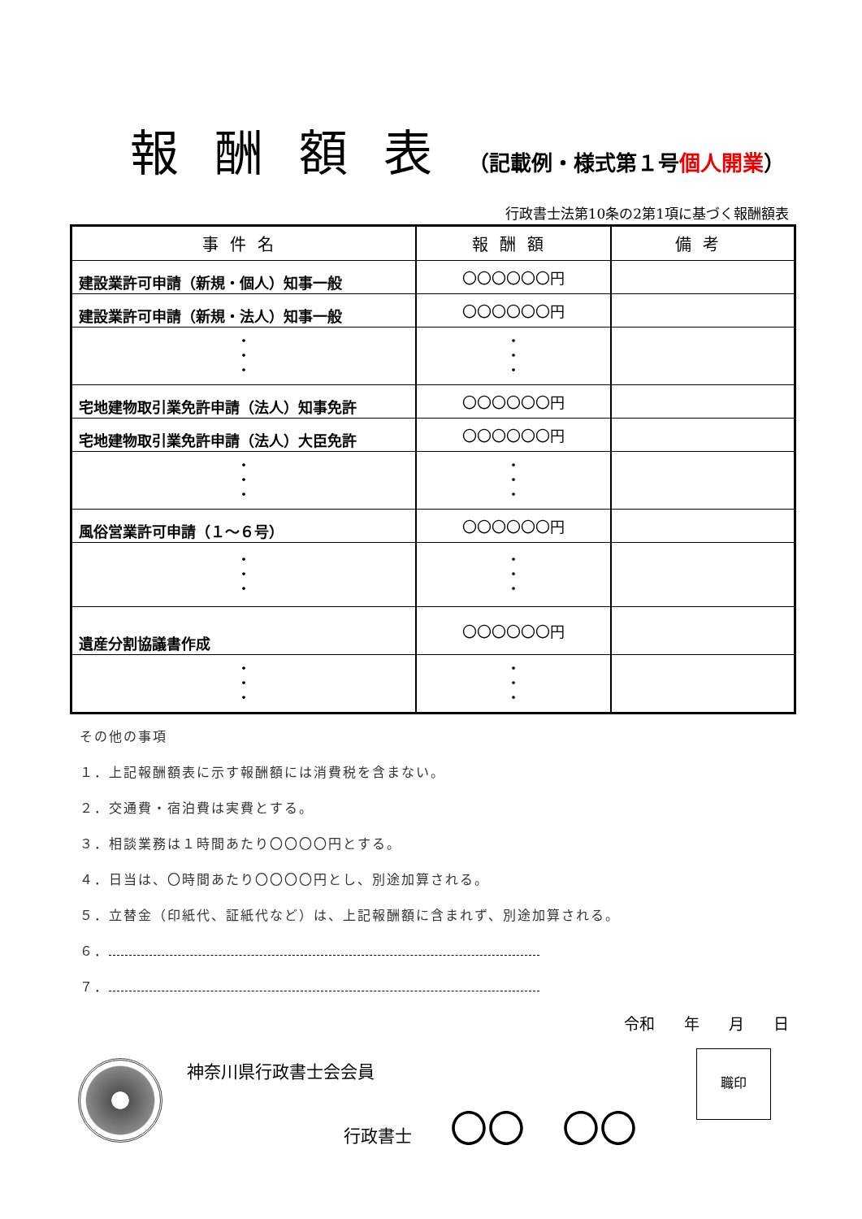報酬額表（記載例・様式第１号個人開業）
行政書士法第10条の2第1項に基づく報酬額表
| 事件名 | 報酬額 | 備考 |
| --- | --- | --- |
| 建設業許可申請（新規・個人）知事一般 | 〇〇〇〇〇〇円 | |
| 建設業許可申請（新規・法人）知事一般 | 〇〇〇〇〇〇円 | |
| ・ ・ ・ | ・ ・ ・ | |
| 宅地建物取引業免許申請（法人）知事免許 | 〇〇〇〇〇〇円 | |
| 宅地建物取引業免許申請（法人）大臣免許 | 〇〇〇〇〇〇円 | |
| ・ ・ ・ | ・ ・ ・ | |
| 風俗営業許可申請（１～６号） | 〇〇〇〇〇〇円 | |
| ・ ・ ・ | ・ ・ ・ | |
| 遺産分割協議書作成 | 〇〇〇〇〇〇円 | |
| ・ ・ ・ | ・ ・ ・ | |
その他の事項
１．上記報酬額表に示す報酬額には消費税を含まない。
２．交通費・宿泊費は実費とする。
３．相談業務は１時間あたり〇〇〇〇円とする。
４．日当は、〇時間あたり〇〇〇〇円とし、別途加算される。
５．立替金（印紙代、証紙代など）は、上記報酬額に含まれず、別途加算される。
６．
７．
令和 年 月 日
神奈川県行政書士会会員
行政書士 〇〇　〇〇
職印